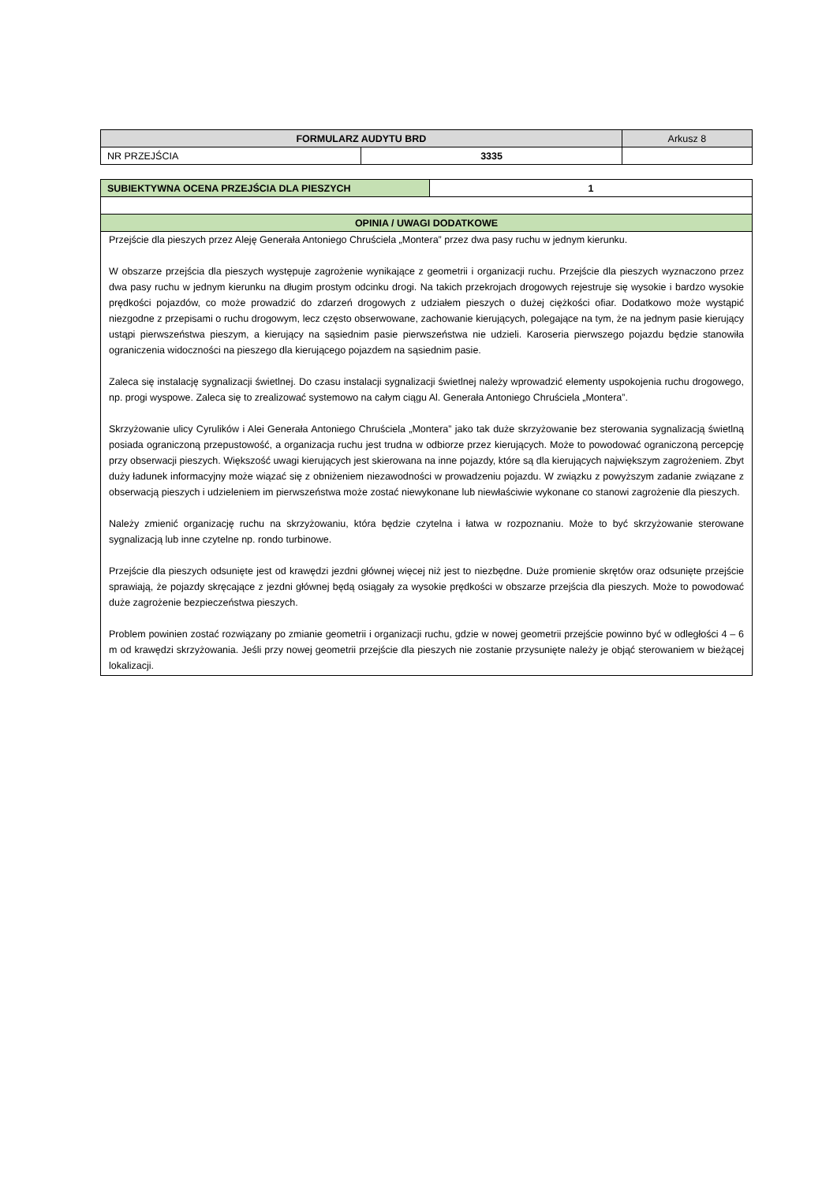| FORMULARZ AUDYTU BRD | | | Arkusz 8 |
| NR PRZEJŚCIA | 3335 | | |
| SUBIEKTYWNA OCENA PRZEJŚCIA DLA PIESZYCH | 1 |
| --- | --- |
| OPINIA / UWAGI DODATKOWE | |
| Przejście dla pieszych przez Aleję Generała Antoniego Chruściela „Montera” przez dwa pasy ruchu w jednym kierunku. W obszarze przejścia dla pieszych występuje zagrożenie wynikające z geometrii i organizacji ruchu. Przejście dla pieszych wyznaczono przez dwa pasy ruchu w jednym kierunku na długim prostym odcinku drogi. Na takich przekrojach drogowych rejestruje się wysokie i bardzo wysokie prędkości pojazdów, co może prowadzić do zdarzeń drogowych z udziałem pieszych o dużej ciężkości ofiar. Dodatkowo może wystąpić niezgodne z przepisami o ruchu drogowym, lecz często obserwowane, zachowanie kierujących, polegające na tym, że na jednym pasie kierujący ustąpi pierwszeństwa pieszym, a kierujący na sąsiednim pasie pierwszeństwa nie udzieli. Karoseria pierwszego pojazdu będzie stanowiła ograniczenia widoczności na pieszego dla kierującego pojazdem na sąsiednim pasie. Zaleca się instalację sygnalizacji świetlnej. Do czasu instalacji sygnalizacji świetlnej należy wprowadzić elementy uspokojenia ruchu drogowego, np. progi wyspowe. Zaleca się to zrealizować systemowo na całym ciągu Al. Generała Antoniego Chruściela „Montera”. Skrzyżowanie ulicy Cyrulików i Alei Generała Antoniego Chruściela „Montera” jako tak duże skrzyżowanie bez sterowania sygnalizacją świetlną posiada ograniczoną przepustowość, a organizacja ruchu jest trudna w odbiorze przez kierujących. Może to powodować ograniczoną percepcję przy obserwacji pieszych. Większość uwagi kierujących jest skierowana na inne pojazdy, które są dla kierujących największym zagrożeniem. Zbyt duży ładunek informacyjny może wiązać się z obniżeniem niezawodności w prowadzeniu pojazdu. W związku z powyższym zadanie związane z obserwacją pieszych i udzieleniem im pierwszeństwa może zostać niewykonane lub niewłaściwie wykonane co stanowi zagrożenie dla pieszych. Należy zmienić organizację ruchu na skrzyżowaniu, która będzie czytelna i łatwa w rozpoznaniu. Może to być skrzyżowanie sterowane sygnalizacją lub inne czytelne np. rondo turbinowe. Przejście dla pieszych odsunięte jest od krawędzi jezdni głównej więcej niż jest to niezbędne. Duże promienie skrętów oraz odsunięte przejście sprawiają, że pojazdy skręcające z jezdni głównej będą osiągały za wysokie prędkości w obszarze przejścia dla pieszych. Może to powodować duże zagrożenie bezpieczeństwa pieszych. Problem powinien zostać rozwiązany po zmianie geometrii i organizacji ruchu, gdzie w nowej geometrii przejście powinno być w odległości 4 – 6 m od krawędzi skrzyżowania. Jeśli przy nowej geometrii przejście dla pieszych nie zostanie przysunięte należy je objąć sterowaniem w bieżącej lokalizacji. | |